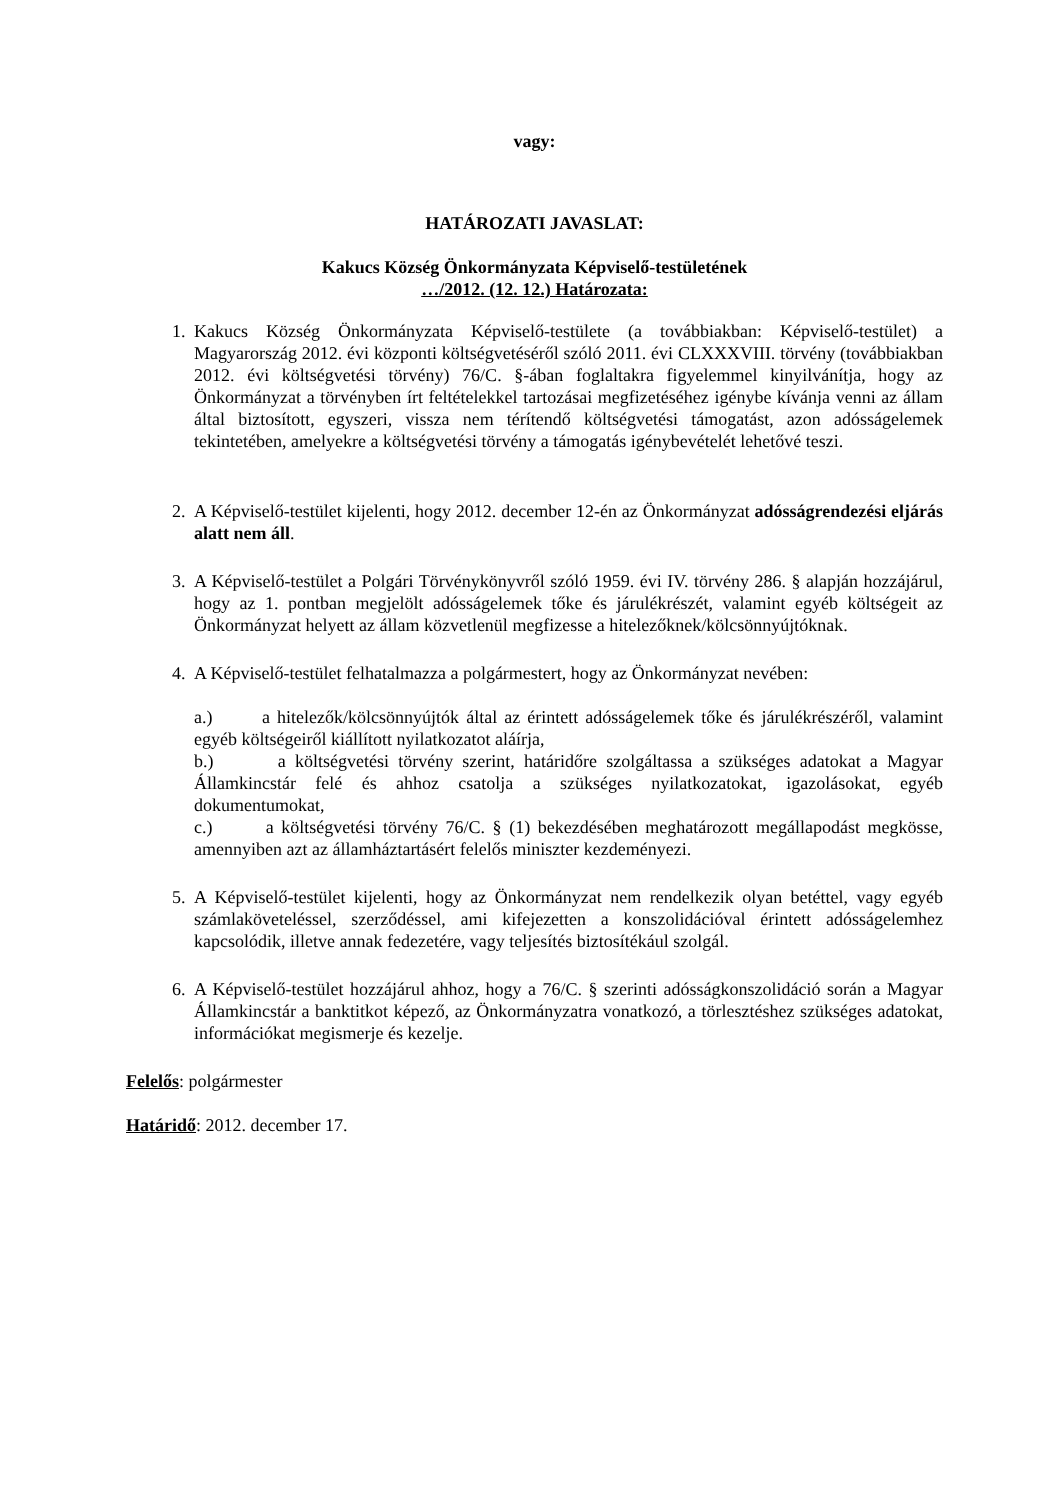vagy:
HATÁROZATI JAVASLAT:
Kakucs Község Önkormányzata Képviselő-testületének
…/2012. (12. 12.) Határozata:
1. Kakucs Község Önkormányzata Képviselő-testülete (a továbbiakban: Képviselő-testület) a Magyarország 2012. évi központi költségvetéséről szóló 2011. évi CLXXXVIII. törvény (továbbiakban 2012. évi költségvetési törvény) 76/C. §-ában foglaltakra figyelemmel kinyilvánítja, hogy az Önkormányzat a törvényben írt feltételekkel tartozásai megfizetéséhez igénybe kívánja venni az állam által biztosított, egyszeri, vissza nem térítendő költségvetési támogatást, azon adósságelemek tekintetében, amelyekre a költségvetési törvény a támogatás igénybevételét lehetővé teszi.
2. A Képviselő-testület kijelenti, hogy 2012. december 12-én az Önkormányzat adósságrendezési eljárás alatt nem áll.
3. A Képviselő-testület a Polgári Törvénykönyvről szóló 1959. évi IV. törvény 286. § alapján hozzájárul, hogy az 1. pontban megjelölt adósságelemek tőke és járulékrészét, valamint egyéb költségeit az Önkormányzat helyett az állam közvetlenül megfizesse a hitelezőknek/kölcsönnyújtóknak.
4. A Képviselő-testület felhatalmazza a polgármestert, hogy az Önkormányzat nevében:
a.) a hitelezők/kölcsönnyújtók által az érintett adósságelemek tőke és járulékrészéről, valamint egyéb költségeiről kiállított nyilatkozatot aláírja,
b.) a költségvetési törvény szerint, határidőre szolgáltassa a szükséges adatokat a Magyar Államkincstár felé és ahhoz csatolja a szükséges nyilatkozatokat, igazolásokat, egyéb dokumentumokat,
c.) a költségvetési törvény 76/C. § (1) bekezdésében meghatározott megállapodást megkösse, amennyiben azt az államháztartásért felelős miniszter kezdeményezi.
5. A Képviselő-testület kijelenti, hogy az Önkormányzat nem rendelkezik olyan betéttel, vagy egyéb számlaköveteléssel, szerződéssel, ami kifejezetten a konszolidációval érintett adósságelemhez kapcsolódik, illetve annak fedezetére, vagy teljesítés biztosítékául szolgál.
6. A Képviselő-testület hozzájárul ahhoz, hogy a 76/C. § szerinti adósságkonszolidáció során a Magyar Államkincstár a banktitkot képező, az Önkormányzatra vonatkozó, a törlesztéshez szükséges adatokat, információkat megismerje és kezelje.
Felelős: polgármester
Határidő: 2012. december 17.